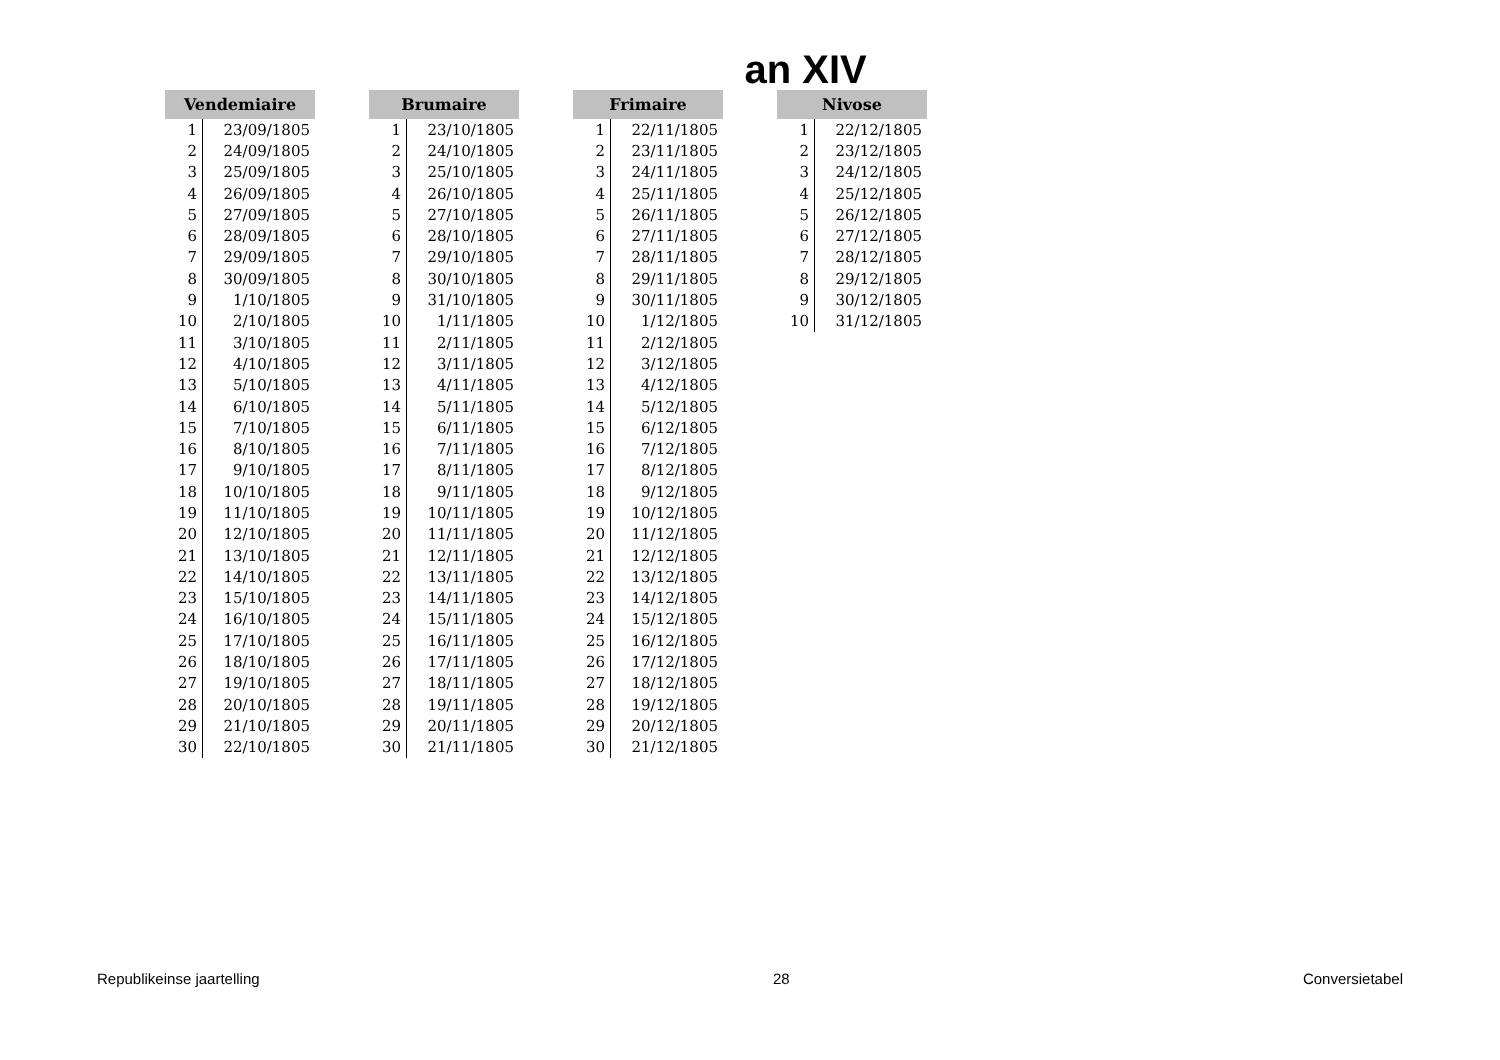an XIV
| Vendemiaire | |
| --- | --- |
| 1 | 23/09/1805 |
| 2 | 24/09/1805 |
| 3 | 25/09/1805 |
| 4 | 26/09/1805 |
| 5 | 27/09/1805 |
| 6 | 28/09/1805 |
| 7 | 29/09/1805 |
| 8 | 30/09/1805 |
| 9 | 1/10/1805 |
| 10 | 2/10/1805 |
| 11 | 3/10/1805 |
| 12 | 4/10/1805 |
| 13 | 5/10/1805 |
| 14 | 6/10/1805 |
| 15 | 7/10/1805 |
| 16 | 8/10/1805 |
| 17 | 9/10/1805 |
| 18 | 10/10/1805 |
| 19 | 11/10/1805 |
| 20 | 12/10/1805 |
| 21 | 13/10/1805 |
| 22 | 14/10/1805 |
| 23 | 15/10/1805 |
| 24 | 16/10/1805 |
| 25 | 17/10/1805 |
| 26 | 18/10/1805 |
| 27 | 19/10/1805 |
| 28 | 20/10/1805 |
| 29 | 21/10/1805 |
| 30 | 22/10/1805 |
| Brumaire | |
| --- | --- |
| 1 | 23/10/1805 |
| 2 | 24/10/1805 |
| 3 | 25/10/1805 |
| 4 | 26/10/1805 |
| 5 | 27/10/1805 |
| 6 | 28/10/1805 |
| 7 | 29/10/1805 |
| 8 | 30/10/1805 |
| 9 | 31/10/1805 |
| 10 | 1/11/1805 |
| 11 | 2/11/1805 |
| 12 | 3/11/1805 |
| 13 | 4/11/1805 |
| 14 | 5/11/1805 |
| 15 | 6/11/1805 |
| 16 | 7/11/1805 |
| 17 | 8/11/1805 |
| 18 | 9/11/1805 |
| 19 | 10/11/1805 |
| 20 | 11/11/1805 |
| 21 | 12/11/1805 |
| 22 | 13/11/1805 |
| 23 | 14/11/1805 |
| 24 | 15/11/1805 |
| 25 | 16/11/1805 |
| 26 | 17/11/1805 |
| 27 | 18/11/1805 |
| 28 | 19/11/1805 |
| 29 | 20/11/1805 |
| 30 | 21/11/1805 |
| Frimaire | |
| --- | --- |
| 1 | 22/11/1805 |
| 2 | 23/11/1805 |
| 3 | 24/11/1805 |
| 4 | 25/11/1805 |
| 5 | 26/11/1805 |
| 6 | 27/11/1805 |
| 7 | 28/11/1805 |
| 8 | 29/11/1805 |
| 9 | 30/11/1805 |
| 10 | 1/12/1805 |
| 11 | 2/12/1805 |
| 12 | 3/12/1805 |
| 13 | 4/12/1805 |
| 14 | 5/12/1805 |
| 15 | 6/12/1805 |
| 16 | 7/12/1805 |
| 17 | 8/12/1805 |
| 18 | 9/12/1805 |
| 19 | 10/12/1805 |
| 20 | 11/12/1805 |
| 21 | 12/12/1805 |
| 22 | 13/12/1805 |
| 23 | 14/12/1805 |
| 24 | 15/12/1805 |
| 25 | 16/12/1805 |
| 26 | 17/12/1805 |
| 27 | 18/12/1805 |
| 28 | 19/12/1805 |
| 29 | 20/12/1805 |
| 30 | 21/12/1805 |
| Nivose | |
| --- | --- |
| 1 | 22/12/1805 |
| 2 | 23/12/1805 |
| 3 | 24/12/1805 |
| 4 | 25/12/1805 |
| 5 | 26/12/1805 |
| 6 | 27/12/1805 |
| 7 | 28/12/1805 |
| 8 | 29/12/1805 |
| 9 | 30/12/1805 |
| 10 | 31/12/1805 |
Republikeinse jaartelling 28 Conversietabel